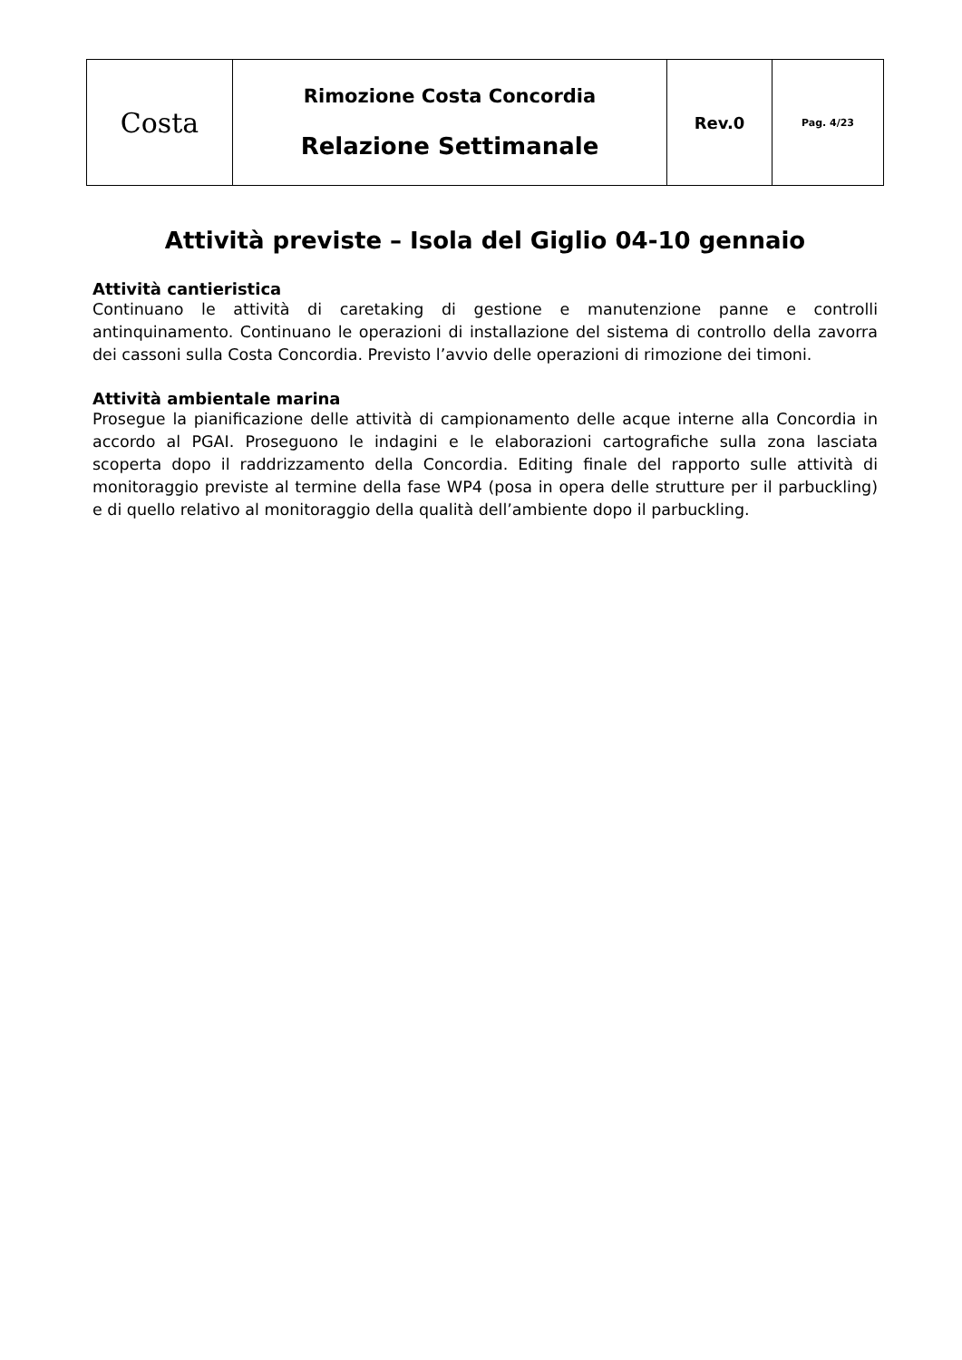| Costa | Rimozione Costa Concordia Relazione Settimanale | Rev.0 | Pag. 4/23 |
Attività previste – Isola del Giglio 04-10 gennaio
Attività cantieristica
Continuano le attività di caretaking di gestione e manutenzione panne e controlli antinquinamento. Continuano le operazioni di installazione del sistema di controllo della zavorra dei cassoni sulla Costa Concordia. Previsto l’avvio delle operazioni di rimozione dei timoni.
Attività ambientale marina
Prosegue la pianificazione delle attività di campionamento delle acque interne alla Concordia in accordo al PGAI. Proseguono le indagini e le elaborazioni cartografiche sulla zona lasciata scoperta dopo il raddrizzamento della Concordia. Editing finale del rapporto sulle attività di monitoraggio previste al termine della fase WP4 (posa in opera delle strutture per il parbuckling) e di quello relativo al monitoraggio della qualità dell’ambiente dopo il parbuckling.